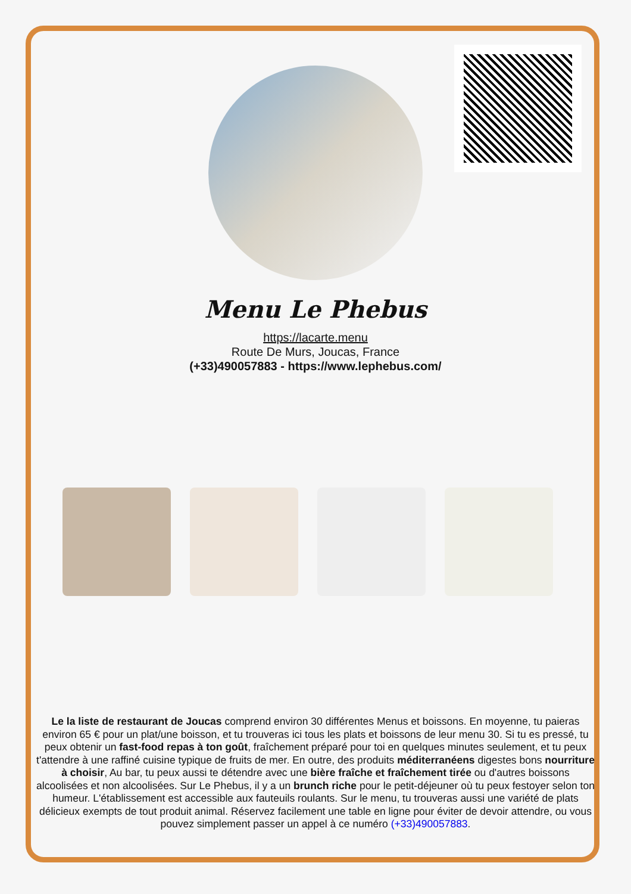Menu Le Phebus
https://lacarte.menu
Route De Murs, Joucas, France
(+33)490057883 - https://www.lephebus.com/
Le la liste de restaurant de Joucas comprend environ 30 différentes Menus et boissons. En moyenne, tu paieras environ 65 € pour un plat/une boisson, et tu trouveras ici tous les plats et boissons de leur menu 30. Si tu es pressé, tu peux obtenir un fast-food repas à ton goût, fraîchement préparé pour toi en quelques minutes seulement, et tu peux t'attendre à une raffiné cuisine typique de fruits de mer. En outre, des produits méditerranéens digestes bons nourriture à choisir, Au bar, tu peux aussi te détendre avec une bière fraîche et fraîchement tirée ou d'autres boissons alcoolisées et non alcoolisées. Sur Le Phebus, il y a un brunch riche pour le petit-déjeuner où tu peux festoyer selon ton humeur. L'établissement est accessible aux fauteuils roulants. Sur le menu, tu trouveras aussi une variété de plats délicieux exempts de tout produit animal. Réservez facilement une table en ligne pour éviter de devoir attendre, ou vous pouvez simplement passer un appel à ce numéro (+33)490057883.